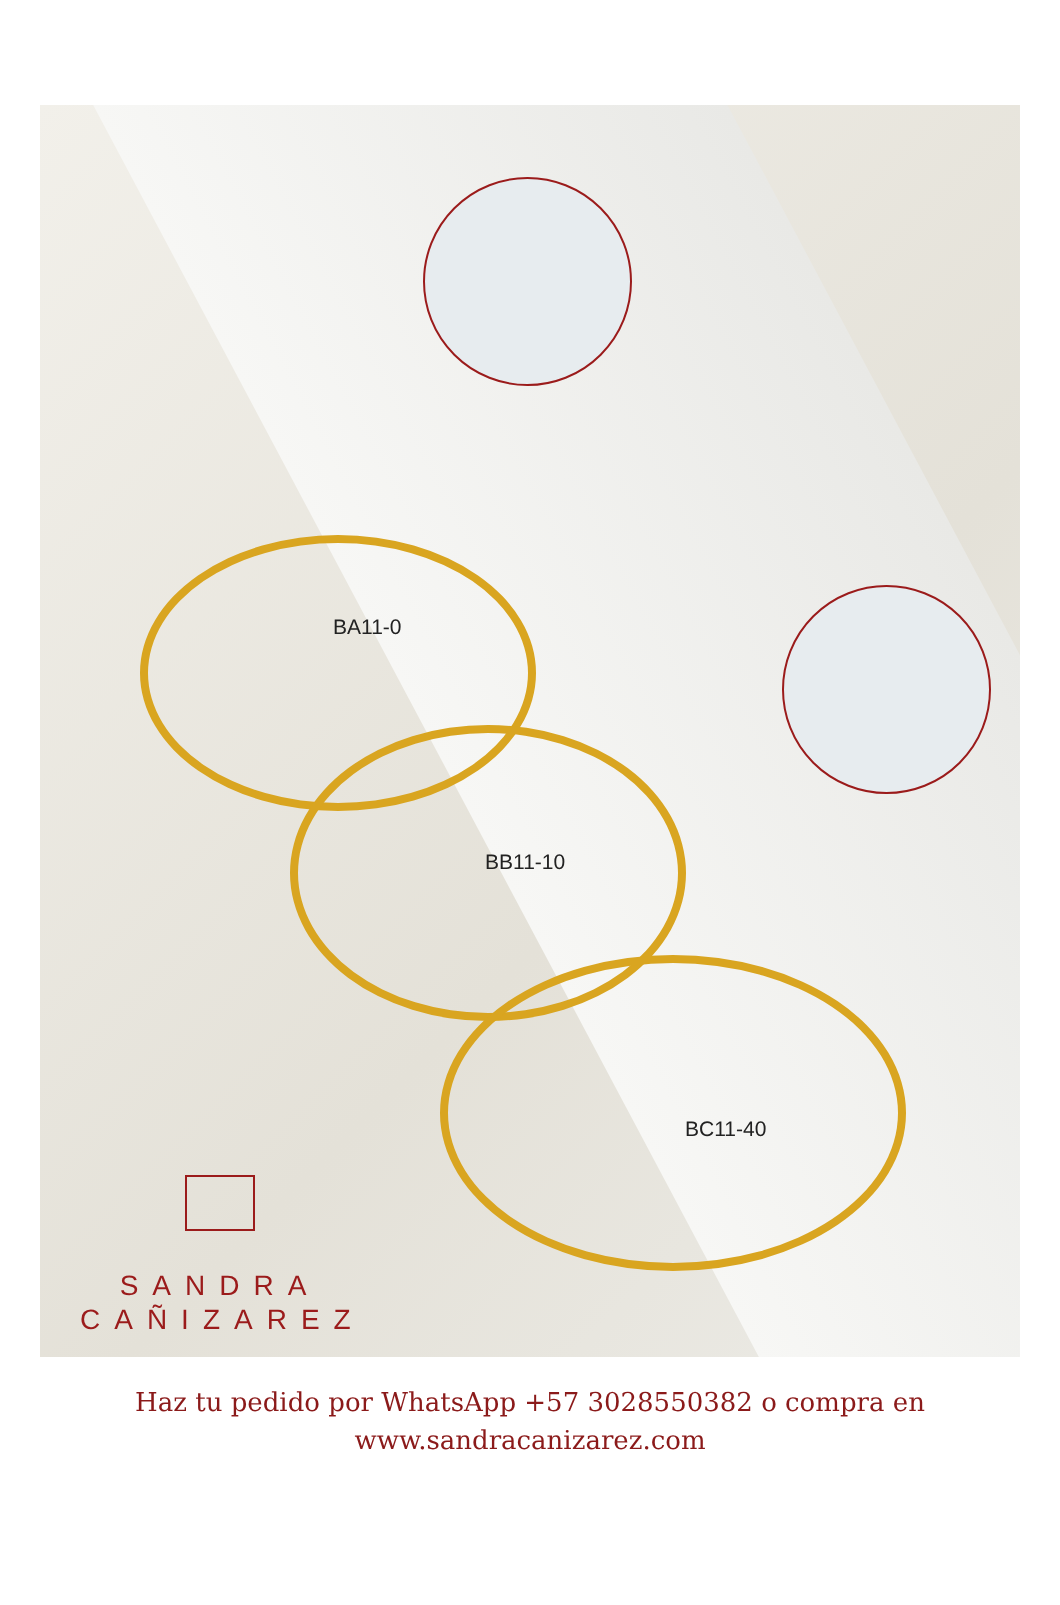BA11-0
BB11-10
BC11-40
SANDRA
CAÑIZAREZ
Haz tu pedido por WhatsApp +57 3028550382 o compra en
www.sandracanizarez.com